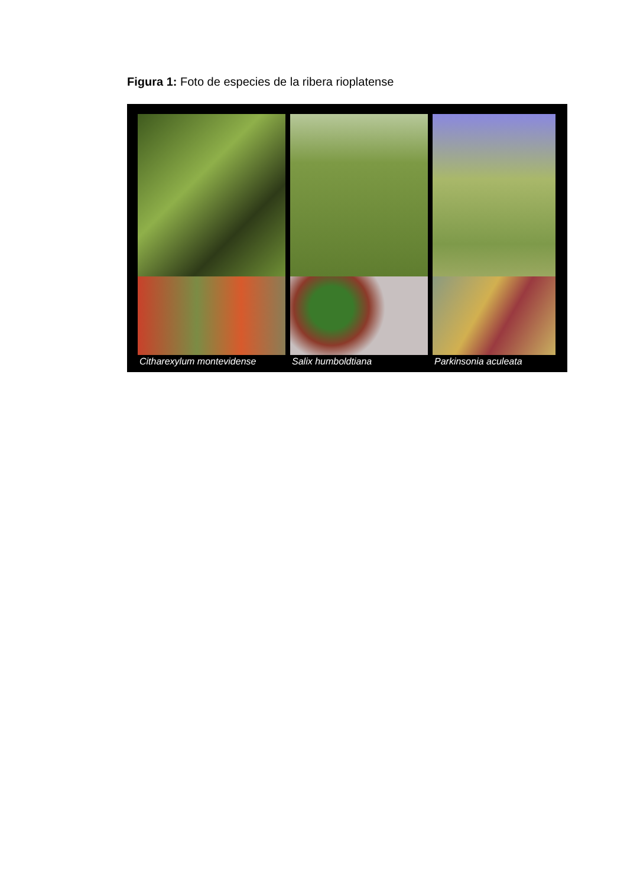Figura 1: Foto de especies de la ribera rioplatense
Citharexylum montevidense Salix humboldtiana Parkinsonia aculeata